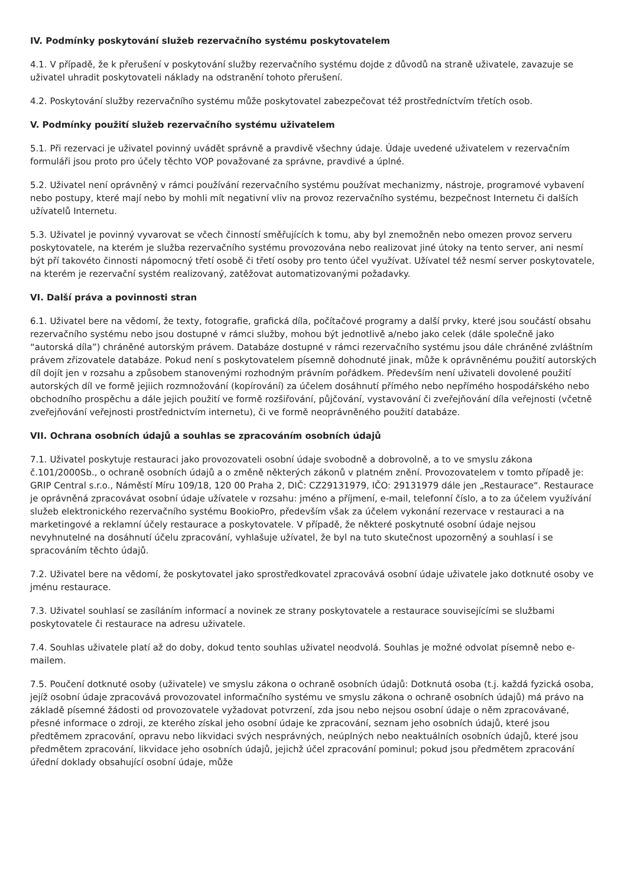IV. Podmínky poskytování služeb rezervačního systému poskytovatelem
4.1. V případě, že k přerušení v poskytování služby rezervačního systému dojde z důvodů na straně uživatele, zavazuje se uživatel uhradit poskytovateli náklady na odstranění tohoto přerušení.
4.2. Poskytování služby rezervačního systému může poskytovatel zabezpečovat též prostředníctvím třetích osob.
V. Podmínky použití služeb rezervačního systému uživatelem
5.1. Při rezervaci je uživatel povinný uvádět správně a pravdivě všechny údaje. Údaje uvedené uživatelem v rezervačním formuláři jsou proto pro účely těchto VOP považované za správne, pravdivé a úplné.
5.2. Uživatel není oprávněný v rámci používání rezervačního systému používat mechanizmy, nástroje, programové vybavení nebo postupy, které mají nebo by mohli mít negativní vliv na provoz rezervačního systému, bezpečnost Internetu či dalších užívatelů Internetu.
5.3. Uživatel je povinný vyvarovat se včech činností směřujících k tomu, aby byl znemožněn nebo omezen provoz serveru poskytovatele, na kterém je služba rezervačního systému provozována nebo realizovat jiné útoky na tento server, ani nesmí být pří takovéto činnosti nápomocný třetí osobě či třetí osoby pro tento účel využívat. Užívatel též nesmí server poskytovatele, na kterém je rezervační systém realizovaný, zatěžovat automatizovanými požadavky.
VI. Další práva a povinnosti stran
6.1. Uživatel bere na vědomí, že texty, fotografie, grafická díla, počítačové programy a další prvky, které jsou součástí obsahu rezervačního systému nebo jsou dostupné v rámci služby, mohou být jednotlivě a/nebo jako celek (dále společně jako “autorská díla”) chráněné autorským právem. Databáze dostupné v rámci rezervačního systému jsou dále chráněné zvláštním právem zřizovatele databáze. Pokud není s poskytovatelem písemně dohodnuté jinak, může k oprávněnému použití autorských díl dojít jen v rozsahu a způsobem stanovenými rozhodným právním pořádkem. Především není uživateli dovolené použití autorských díl ve formě jejiich rozmnožování (kopírování) za účelem dosáhnutí přímého nebo nepřímého hospodářského nebo obchodního prospěchu a dále jejich použití ve formě rozšiřování, půjčování, vystavování či zveřejňování díla veřejnosti (včetně zveřejňování veřejnosti prostřednictvím internetu), či ve formě neoprávněného použití databáze.
VII. Ochrana osobních údajů a souhlas se zpracováním osobních údajů
7.1. Uživatel poskytuje restauraci jako provozovateli osobní údaje svobodně a dobrovolně, a to ve smyslu zákona č.101/2000Sb., o ochraně osobních údajů a o změně některých zákonů v platném znění. Provozovatelem v tomto případě je: GRIP Central s.r.o., Náměstí Míru 109/18, 120 00 Praha 2, DIČ: CZ29131979, IČO: 29131979 dále jen „Restaurace“. Restaurace je oprávněná zpracovávat osobní údaje užívatele v rozsahu: jméno a příjmení, e-mail, telefonní číslo, a to za účelem využívání služeb elektronického rezervačního systému BookioPro, především však za účelem vykonání rezervace v restauraci a na marketingové a reklamní účely restaurace a poskytovatele. V případě, že některé poskytnuté osobní údaje nejsou nevyhnutelné na dosáhnutí účelu zpracování, vyhlašuje užívatel, že byl na tuto skutečnost upozorněný a souhlasí i se spracováním těchto údajů.
7.2. Uživatel bere na vědomí, že poskytovatel jako sprostředkovatel zpracovává osobní údaje uživatele jako dotknuté osoby ve jménu restaurace.
7.3. Uživatel souhlasí se zasíláním informací a novinek ze strany poskytovatele a restaurace souvisejícími se službami poskytovatele či restaurace na adresu uživatele.
7.4. Souhlas uživatele platí až do doby, dokud tento souhlas uživatel neodvolá. Souhlas je možné odvolat písemně nebo e-mailem.
7.5. Poučení dotknuté osoby (uživatele) ve smyslu zákona o ochraně osobních údajů: Dotknutá osoba (t.j. každá fyzická osoba, jejíž osobní údaje zpracovává provozovatel informačního systému ve smyslu zákona o ochraně osobních údajů) má právo na základě písemné žádosti od provozovatele vyžadovat potvrzení, zda jsou nebo nejsou osobní údaje o něm zpracovávané, přesné informace o zdroji, ze kterého získal jeho osobní údaje ke zpracování, seznam jeho osobních údajů, které jsou předtěmem zpracování, opravu nebo likvidaci svých nesprávných, neúplných nebo neaktuálních osobních údajů, které jsou předmětem zpracování, likvidace jeho osobních údajů, jejichž účel zpracování pominul; pokud jsou předmětem zpracování úřední doklady obsahující osobní údaje, může